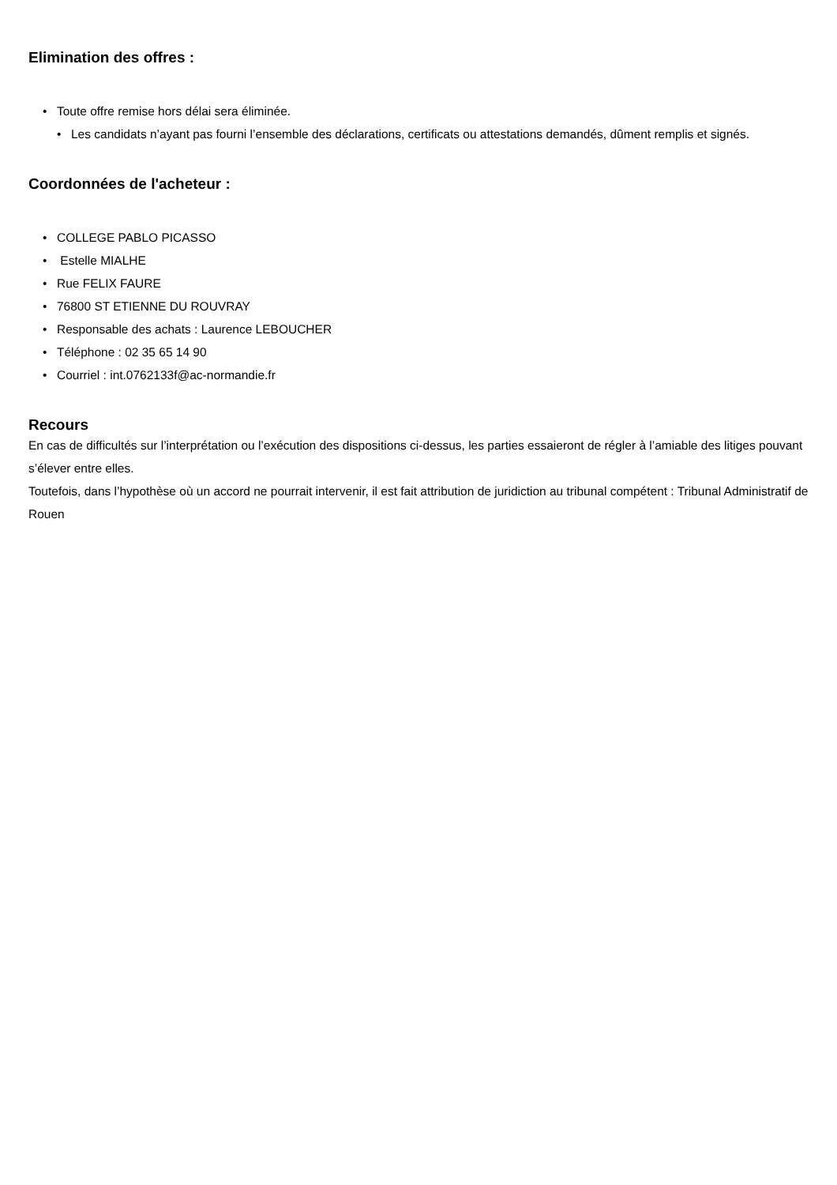Elimination des offres :
• Toute offre remise hors délai sera éliminée.
• Les candidats n’ayant pas fourni l’ensemble des déclarations, certificats ou attestations demandés, dûment remplis et signés.
Coordonnées de l'acheteur :
• COLLEGE PABLO PICASSO
• Estelle MIALHE
• Rue FELIX FAURE
• 76800 ST ETIENNE DU ROUVRAY
• Responsable des achats : Laurence LEBOUCHER
• Téléphone : 02 35 65 14 90
• Courriel : int.0762133f@ac-normandie.fr
Recours
En cas de difficultés sur l’interprétation ou l’exécution des dispositions ci-dessus, les parties essaieront de régler à l’amiable des litiges pouvant s’élever entre elles.
Toutefois, dans l’hypothèse où un accord ne pourrait intervenir, il est fait attribution de juridiction au tribunal compétent : Tribunal Administratif de Rouen